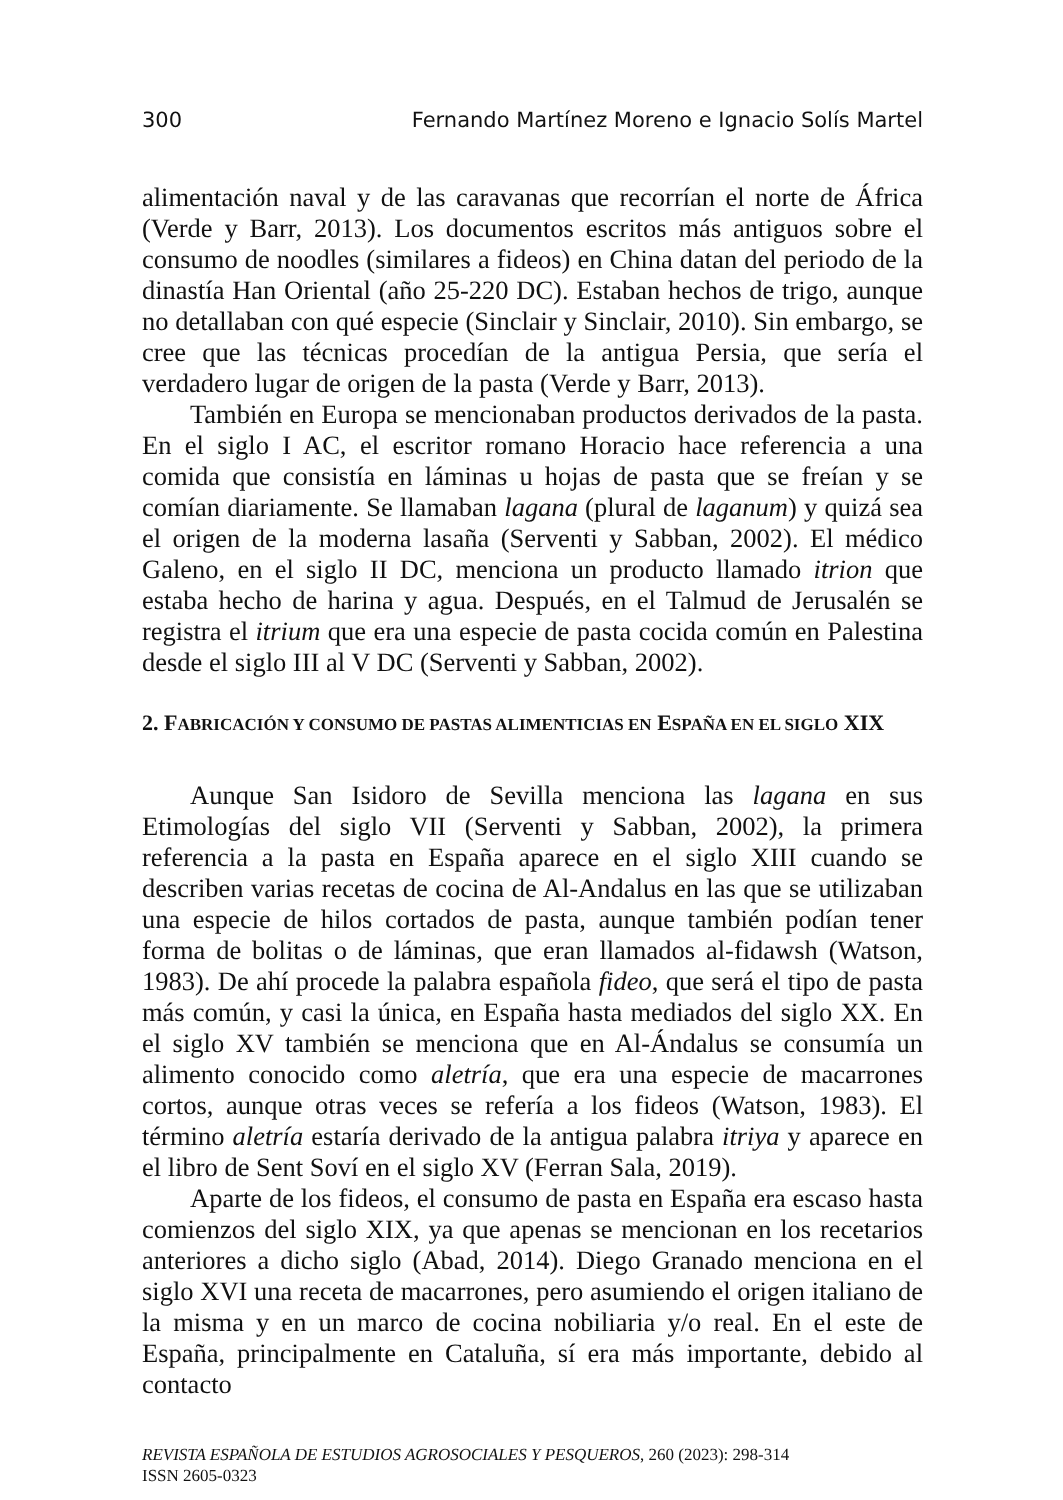300 Fernando Martínez Moreno e Ignacio Solís Martel
alimentación naval y de las caravanas que recorrían el norte de África (Verde y Barr, 2013). Los documentos escritos más antiguos sobre el consumo de noodles (similares a fideos) en China datan del periodo de la dinastía Han Oriental (año 25-220 DC). Estaban hechos de trigo, aunque no detallaban con qué especie (Sinclair y Sinclair, 2010). Sin embargo, se cree que las técnicas procedían de la antigua Persia, que sería el verdadero lugar de origen de la pasta (Verde y Barr, 2013).
También en Europa se mencionaban productos derivados de la pasta. En el siglo I AC, el escritor romano Horacio hace referencia a una comida que consistía en láminas u hojas de pasta que se freían y se comían diariamente. Se llamaban lagana (plural de laganum) y quizá sea el origen de la moderna lasaña (Serventi y Sabban, 2002). El médico Galeno, en el siglo II DC, menciona un producto llamado itrion que estaba hecho de harina y agua. Después, en el Talmud de Jerusalén se registra el itrium que era una especie de pasta cocida común en Palestina desde el siglo III al V DC (Serventi y Sabban, 2002).
2. FABRICACIÓN Y CONSUMO DE PASTAS ALIMENTICIAS EN ESPAÑA EN EL SIGLO XIX
Aunque San Isidoro de Sevilla menciona las lagana en sus Etimologías del siglo VII (Serventi y Sabban, 2002), la primera referencia a la pasta en España aparece en el siglo XIII cuando se describen varias recetas de cocina de Al-Andalus en las que se utilizaban una especie de hilos cortados de pasta, aunque también podían tener forma de bolitas o de láminas, que eran llamados al-fidawsh (Watson, 1983). De ahí procede la palabra española fideo, que será el tipo de pasta más común, y casi la única, en España hasta mediados del siglo XX. En el siglo XV también se menciona que en Al-Ándalus se consumía un alimento conocido como aletría, que era una especie de macarrones cortos, aunque otras veces se refería a los fideos (Watson, 1983). El término aletría estaría derivado de la antigua palabra itriya y aparece en el libro de Sent Soví en el siglo XV (Ferran Sala, 2019).
Aparte de los fideos, el consumo de pasta en España era escaso hasta comienzos del siglo XIX, ya que apenas se mencionan en los recetarios anteriores a dicho siglo (Abad, 2014). Diego Granado menciona en el siglo XVI una receta de macarrones, pero asumiendo el origen italiano de la misma y en un marco de cocina nobiliaria y/o real. En el este de España, principalmente en Cataluña, sí era más importante, debido al contacto
REVISTA ESPAÑOLA DE ESTUDIOS AGROSOCIALES Y PESQUEROS, 260 (2023): 298-314
ISSN 2605-0323